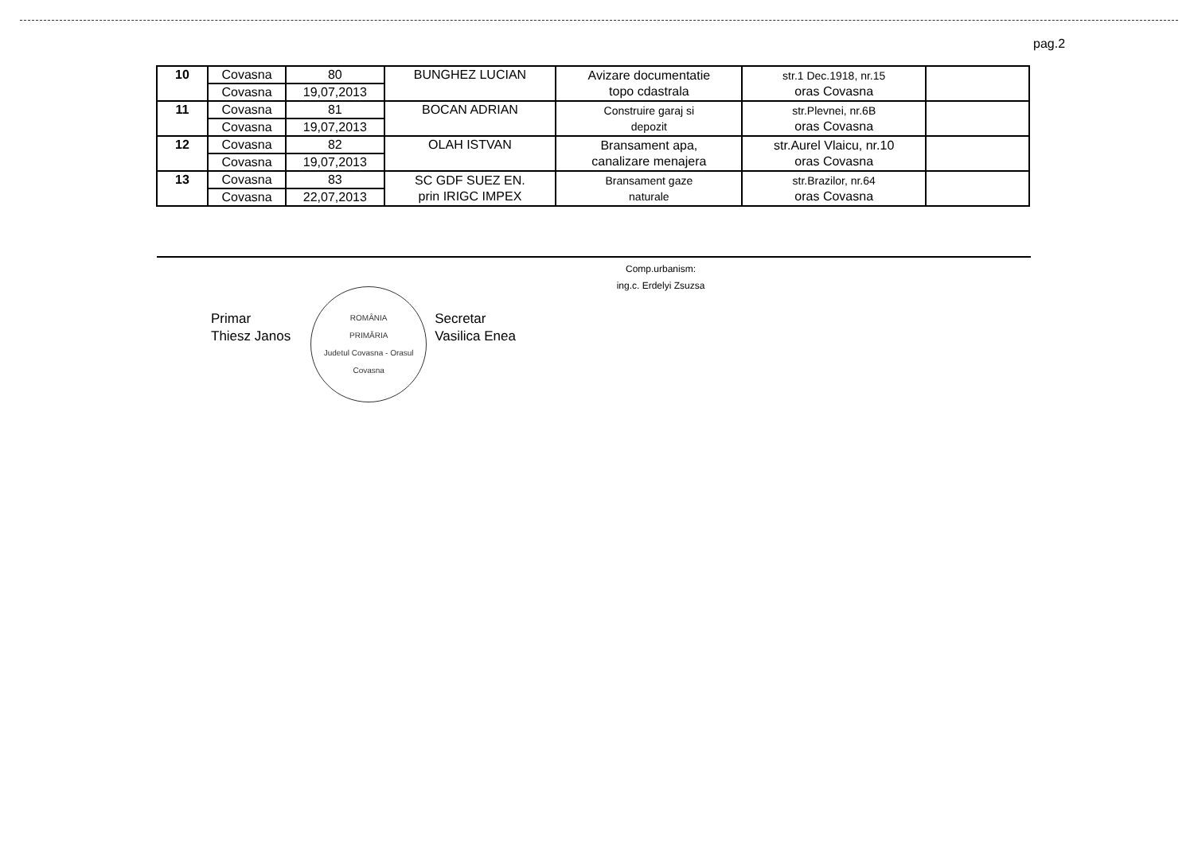pag.2
| 10 | Covasna | 80 | BUNGHEZ LUCIAN | Avizare documentatie topo cdastrala | str.1 Dec.1918, nr.15 oras Covasna | |
| | Covasna | 19,07,2013 | | | | |
| 11 | Covasna | 81 | BOCAN ADRIAN | Construire garaj si depozit | str.Plevnei, nr.6B oras Covasna | |
| | Covasna | 19,07,2013 | | | | |
| 12 | Covasna | 82 | OLAH ISTVAN | Bransament apa, canalizare menajera | str.Aurel Vlaicu, nr.10 oras Covasna | |
| | Covasna | 19,07,2013 | | | | |
| 13 | Covasna | 83 | SC GDF SUEZ EN. prin IRIGC IMPEX | Bransament gaze naturale | str.Brazilor, nr.64 oras Covasna | |
| | Covasna | 22,07,2013 | | | | |
Comp.urbanism:
ing.c. Erdelyi Zsuzsa
Primar
Thiesz Janos
ROMÂNIA
PRIMĂRIA
Judetul Covasna - Orasul Covasna
Secretar
Vasilica Enea